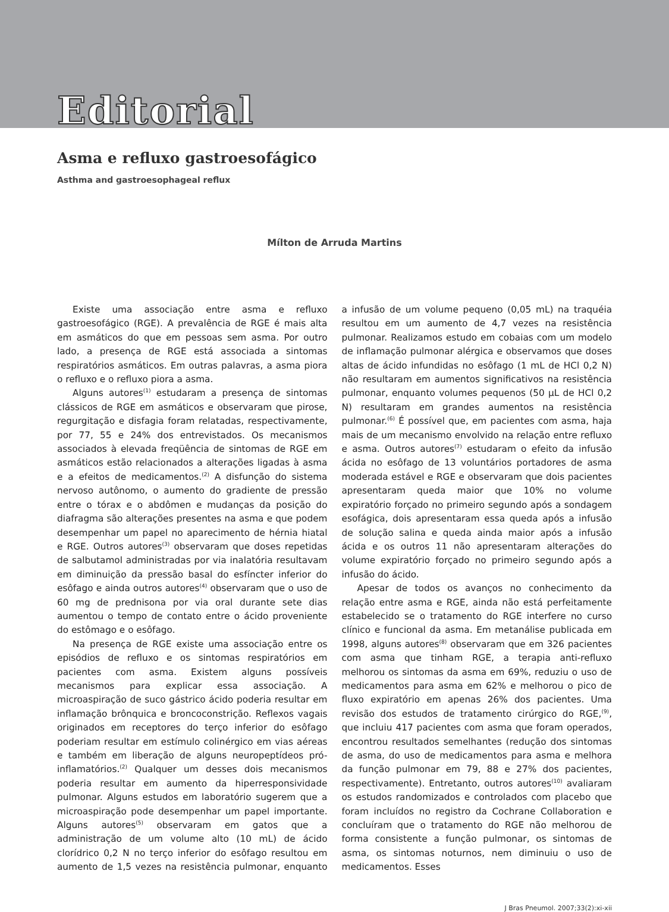Editorial
Asma e refluxo gastroesofágico
Asthma and gastroesophageal reflux
Mílton de Arruda Martins
Existe uma associação entre asma e refluxo gastroesofágico (RGE). A prevalência de RGE é mais alta em asmáticos do que em pessoas sem asma. Por outro lado, a presença de RGE está associada a sintomas respiratórios asmáticos. Em outras palavras, a asma piora o refluxo e o refluxo piora a asma.
Alguns autores<sup>(1)</sup> estudaram a presença de sintomas clássicos de RGE em asmáticos e observaram que pirose, regurgitação e disfagia foram relatadas, respectivamente, por 77, 55 e 24% dos entrevistados. Os mecanismos associados à elevada freqüência de sintomas de RGE em asmáticos estão relacionados a alterações ligadas à asma e a efeitos de medicamentos.<sup>(2)</sup> A disfunção do sistema nervoso autônomo, o aumento do gradiente de pressão entre o tórax e o abdômen e mudanças da posição do diafragma são alterações presentes na asma e que podem desempenhar um papel no aparecimento de hérnia hiatal e RGE. Outros autores<sup>(3)</sup> observaram que doses repetidas de salbutamol administradas por via inalatória resultavam em diminuição da pressão basal do esfíncter inferior do esôfago e ainda outros autores<sup>(4)</sup> observaram que o uso de 60 mg de prednisona por via oral durante sete dias aumentou o tempo de contato entre o ácido proveniente do estômago e o esôfago.
Na presença de RGE existe uma associação entre os episódios de refluxo e os sintomas respiratórios em pacientes com asma. Existem alguns possíveis mecanismos para explicar essa associação. A microaspiração de suco gástrico ácido poderia resultar em inflamação brônquica e broncoconstrição. Reflexos vagais originados em receptores do terço inferior do esôfago poderiam resultar em estímulo colinérgico em vias aéreas e também em liberação de alguns neuropeptídeos pró-inflamatórios.<sup>(2)</sup> Qualquer um desses dois mecanismos poderia resultar em aumento da hiperresponsividade pulmonar. Alguns estudos em laboratório sugerem que a microaspiração pode desempenhar um papel importante. Alguns autores<sup>(5)</sup> observaram em gatos que a administração de um volume alto (10 mL) de ácido clorídrico 0,2 N no terço inferior do esôfago resultou em aumento de 1,5 vezes na resistência pulmonar, enquanto a infusão de um volume pequeno (0,05 mL) na traquéia resultou em um aumento de 4,7 vezes na resistência pulmonar. Realizamos estudo em cobaias com um modelo de inflamação pulmonar alérgica e observamos que doses altas de ácido infundidas no esôfago (1 mL de HCl 0,2 N) não resultaram em aumentos significativos na resistência pulmonar, enquanto volumes pequenos (50 µL de HCl 0,2 N) resultaram em grandes aumentos na resistência pulmonar.<sup>(6)</sup> É possível que, em pacientes com asma, haja mais de um mecanismo envolvido na relação entre refluxo e asma. Outros autores<sup>(7)</sup> estudaram o efeito da infusão ácida no esôfago de 13 voluntários portadores de asma moderada estável e RGE e observaram que dois pacientes apresentaram queda maior que 10% no volume expiratório forçado no primeiro segundo após a sondagem esofágica, dois apresentaram essa queda após a infusão de solução salina e queda ainda maior após a infusão ácida e os outros 11 não apresentaram alterações do volume expiratório forçado no primeiro segundo após a infusão do ácido.
Apesar de todos os avanços no conhecimento da relação entre asma e RGE, ainda não está perfeitamente estabelecido se o tratamento do RGE interfere no curso clínico e funcional da asma. Em metanálise publicada em 1998, alguns autores<sup>(8)</sup> observaram que em 326 pacientes com asma que tinham RGE, a terapia anti-refluxo melhorou os sintomas da asma em 69%, reduziu o uso de medicamentos para asma em 62% e melhorou o pico de fluxo expiratório em apenas 26% dos pacientes. Uma revisão dos estudos de tratamento cirúrgico do RGE,<sup>(9)</sup>, que incluiu 417 pacientes com asma que foram operados, encontrou resultados semelhantes (redução dos sintomas de asma, do uso de medicamentos para asma e melhora da função pulmonar em 79, 88 e 27% dos pacientes, respectivamente). Entretanto, outros autores<sup>(10)</sup> avaliaram os estudos randomizados e controlados com placebo que foram incluídos no registro da Cochrane Collaboration e concluíram que o tratamento do RGE não melhorou de forma consistente a função pulmonar, os sintomas de asma, os sintomas noturnos, nem diminuiu o uso de medicamentos. Esses
J Bras Pneumol. 2007;33(2):xi-xii